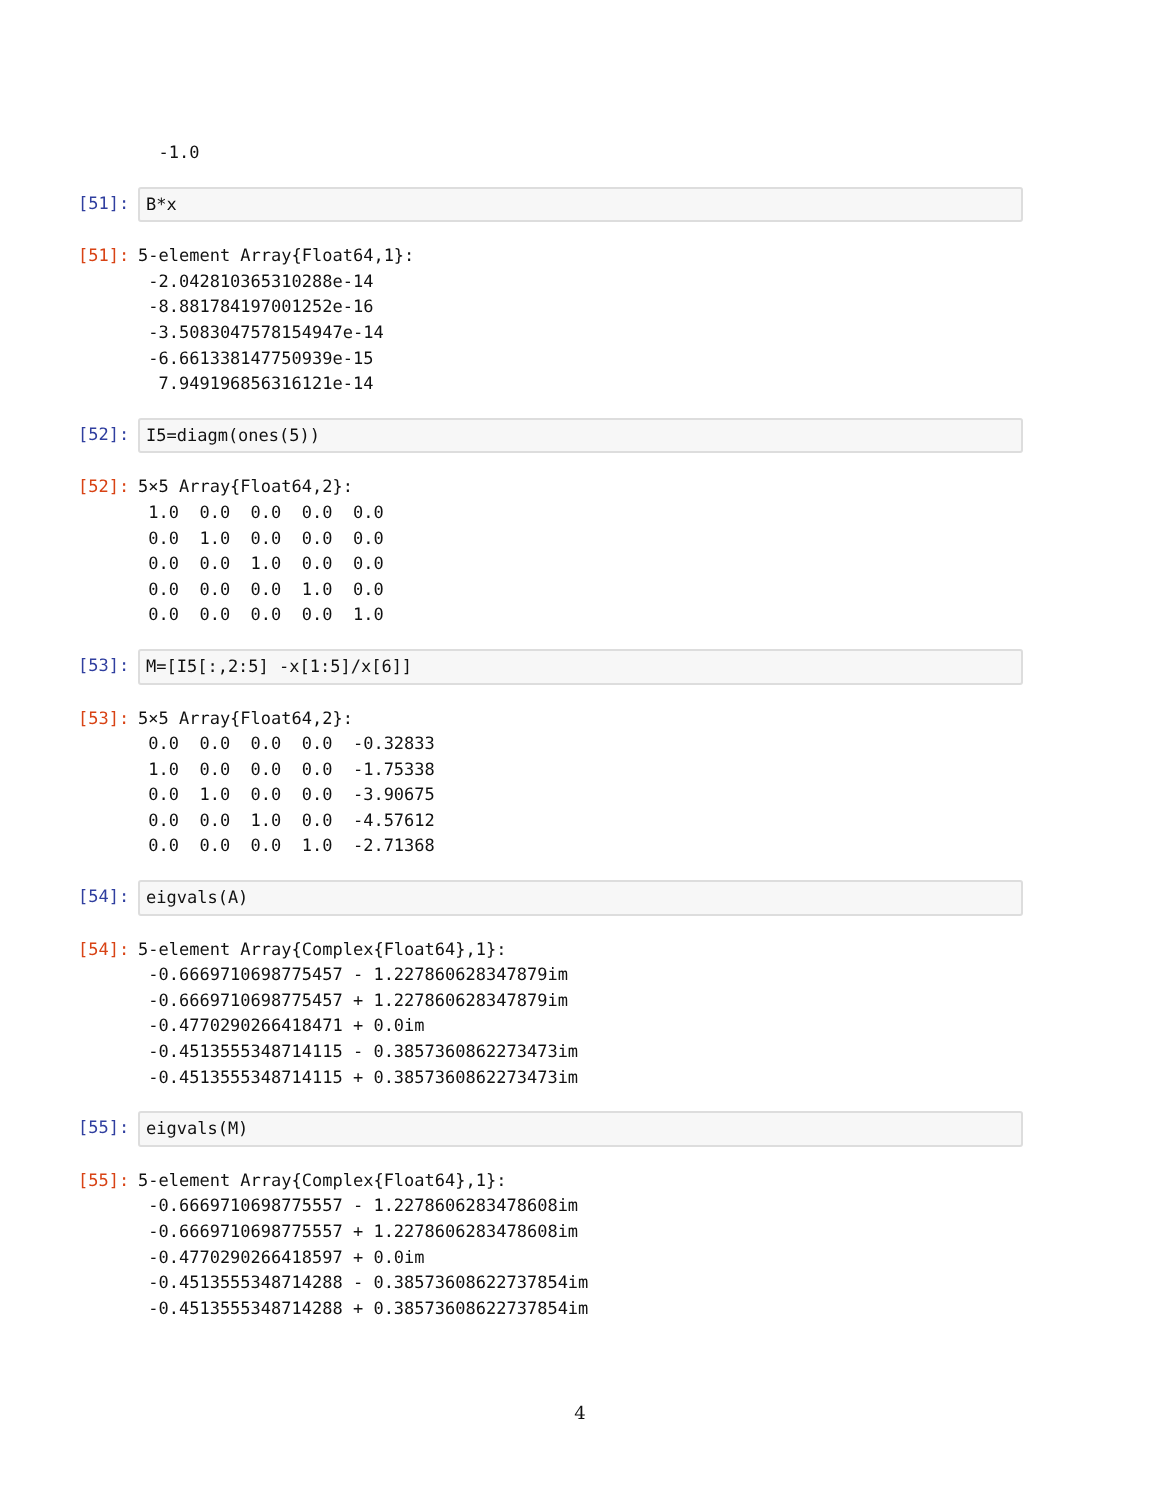-1.0
[51]: B*x
[51]:
5-element Array{Float64,1}:
 -2.042810365310288e-14
 -8.881784197001252e-16
 -3.5083047578154947e-14
 -6.661338147750939e-15
  7.949196856316121e-14
[52]: I5=diagm(ones(5))
[52]:
5×5 Array{Float64,2}:
 1.0  0.0  0.0  0.0  0.0
 0.0  1.0  0.0  0.0  0.0
 0.0  0.0  1.0  0.0  0.0
 0.0  0.0  0.0  1.0  0.0
 0.0  0.0  0.0  0.0  1.0
[53]: M=[I5[:,2:5] -x[1:5]/x[6]]
[53]:
5×5 Array{Float64,2}:
 0.0  0.0  0.0  0.0  -0.32833
 1.0  0.0  0.0  0.0  -1.75338
 0.0  1.0  0.0  0.0  -3.90675
 0.0  0.0  1.0  0.0  -4.57612
 0.0  0.0  0.0  1.0  -2.71368
[54]: eigvals(A)
[54]:
5-element Array{Complex{Float64},1}:
 -0.6669710698775457 - 1.227860628347879im
 -0.6669710698775457 + 1.227860628347879im
 -0.4770290266418471 + 0.0im
 -0.4513555348714115 - 0.3857360862273473im
 -0.4513555348714115 + 0.3857360862273473im
[55]: eigvals(M)
[55]:
5-element Array{Complex{Float64},1}:
 -0.6669710698775557 - 1.2278606283478608im
 -0.6669710698775557 + 1.2278606283478608im
 -0.4770290266418597 + 0.0im
 -0.4513555348714288 - 0.38573608622737854im
 -0.4513555348714288 + 0.38573608622737854im
4